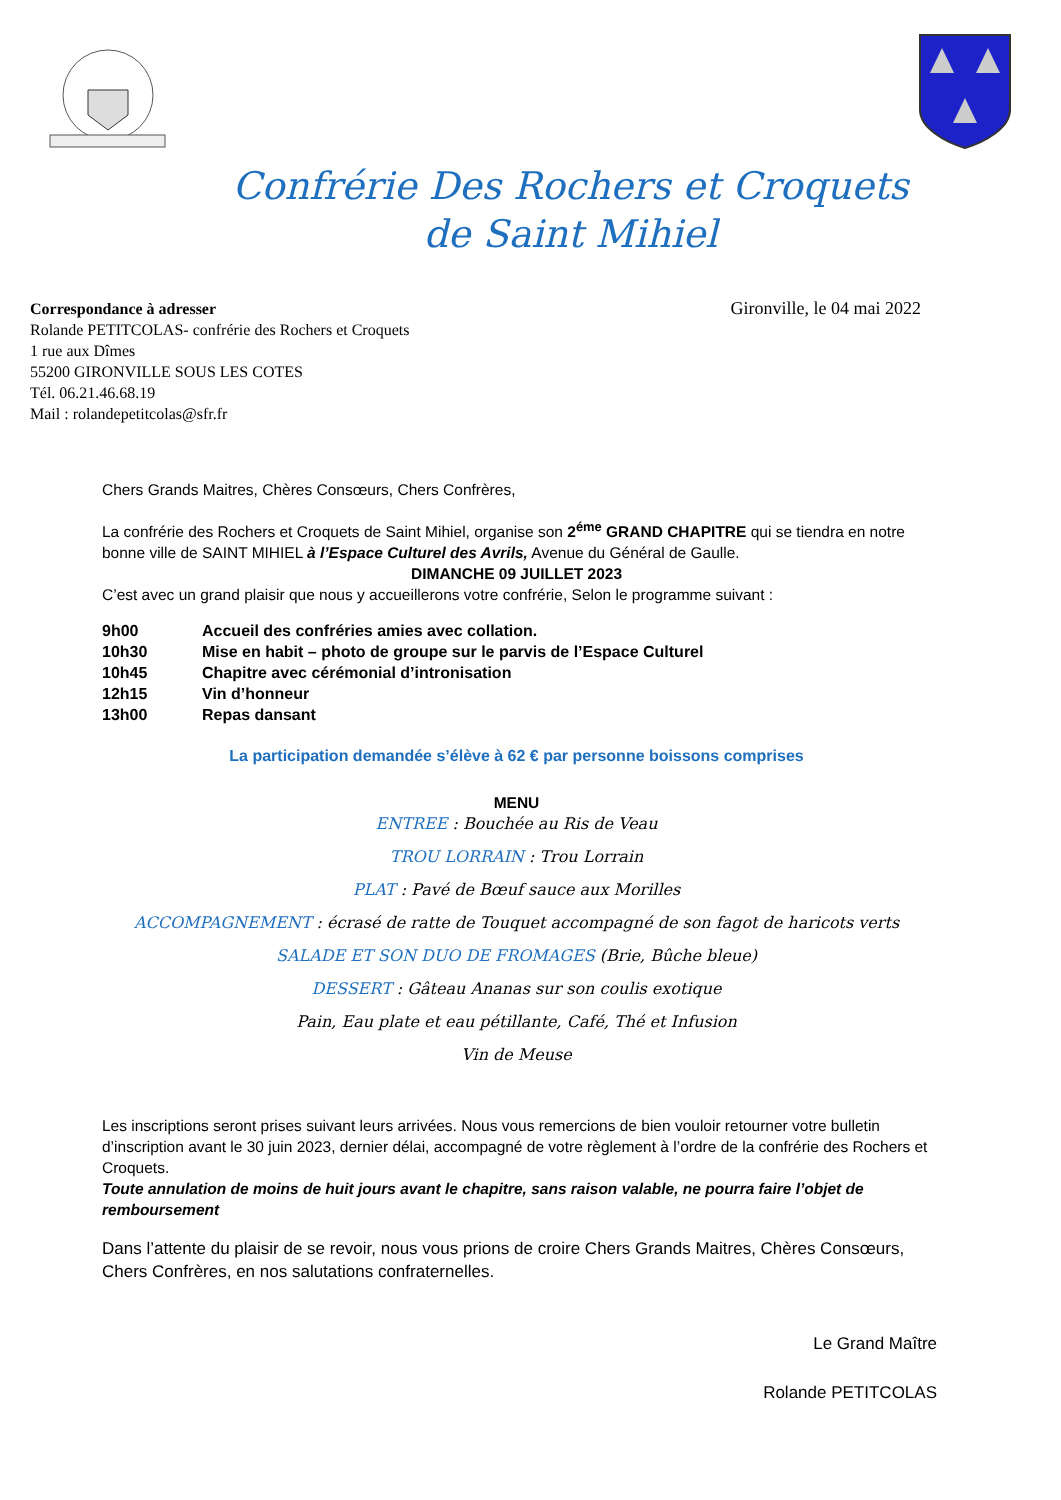Confrérie Des Rochers et Croquets
de Saint Mihiel
Correspondance à adresser
Rolande PETITCOLAS- confrérie des Rochers et Croquets
1 rue aux Dîmes
55200 GIRONVILLE SOUS LES COTES
Tél. 06.21.46.68.19
Mail : rolandepetitcolas@sfr.fr
Gironville, le 04 mai 2022
Chers Grands Maitres, Chères Consœurs, Chers Confrères,
La confrérie des Rochers et Croquets de Saint Mihiel, organise son 2<sup>éme</sup> GRAND CHAPITRE qui se tiendra en notre bonne ville de SAINT MIHIEL à l’Espace Culturel des Avrils, Avenue du Général de Gaulle.
DIMANCHE 09 JUILLET 2023
C’est avec un grand plaisir que nous y accueillerons votre confrérie, Selon le programme suivant :
| 9h00 | Accueil des confréries amies avec collation. |
| 10h30 | Mise en habit – photo de groupe sur le parvis de l’Espace Culturel |
| 10h45 | Chapitre avec cérémonial d’intronisation |
| 12h15 | Vin d’honneur |
| 13h00 | Repas dansant |
La participation demandée s’élève à 62 € par personne boissons comprises
MENU
ENTREE : Bouchée au Ris de Veau
TROU LORRAIN : Trou Lorrain
PLAT : Pavé de Bœuf sauce aux Morilles
ACCOMPAGNEMENT : écrasé de ratte de Touquet accompagné de son fagot de haricots verts
SALADE ET SON DUO DE FROMAGES (Brie, Bûche bleue)
DESSERT : Gâteau Ananas sur son coulis exotique
Pain, Eau plate et eau pétillante, Café, Thé et Infusion
Vin de Meuse
Les inscriptions seront prises suivant leurs arrivées. Nous vous remercions de bien vouloir retourner votre bulletin d’inscription avant le 30 juin 2023, dernier délai, accompagné de votre règlement à l’ordre de la confrérie des Rochers et Croquets.
Toute annulation de moins de huit jours avant le chapitre, sans raison valable, ne pourra faire l’objet de remboursement
Dans l’attente du plaisir de se revoir, nous vous prions de croire Chers Grands Maitres, Chères Consœurs, Chers Confrères, en nos salutations confraternelles.
Le Grand Maître
Rolande PETITCOLAS